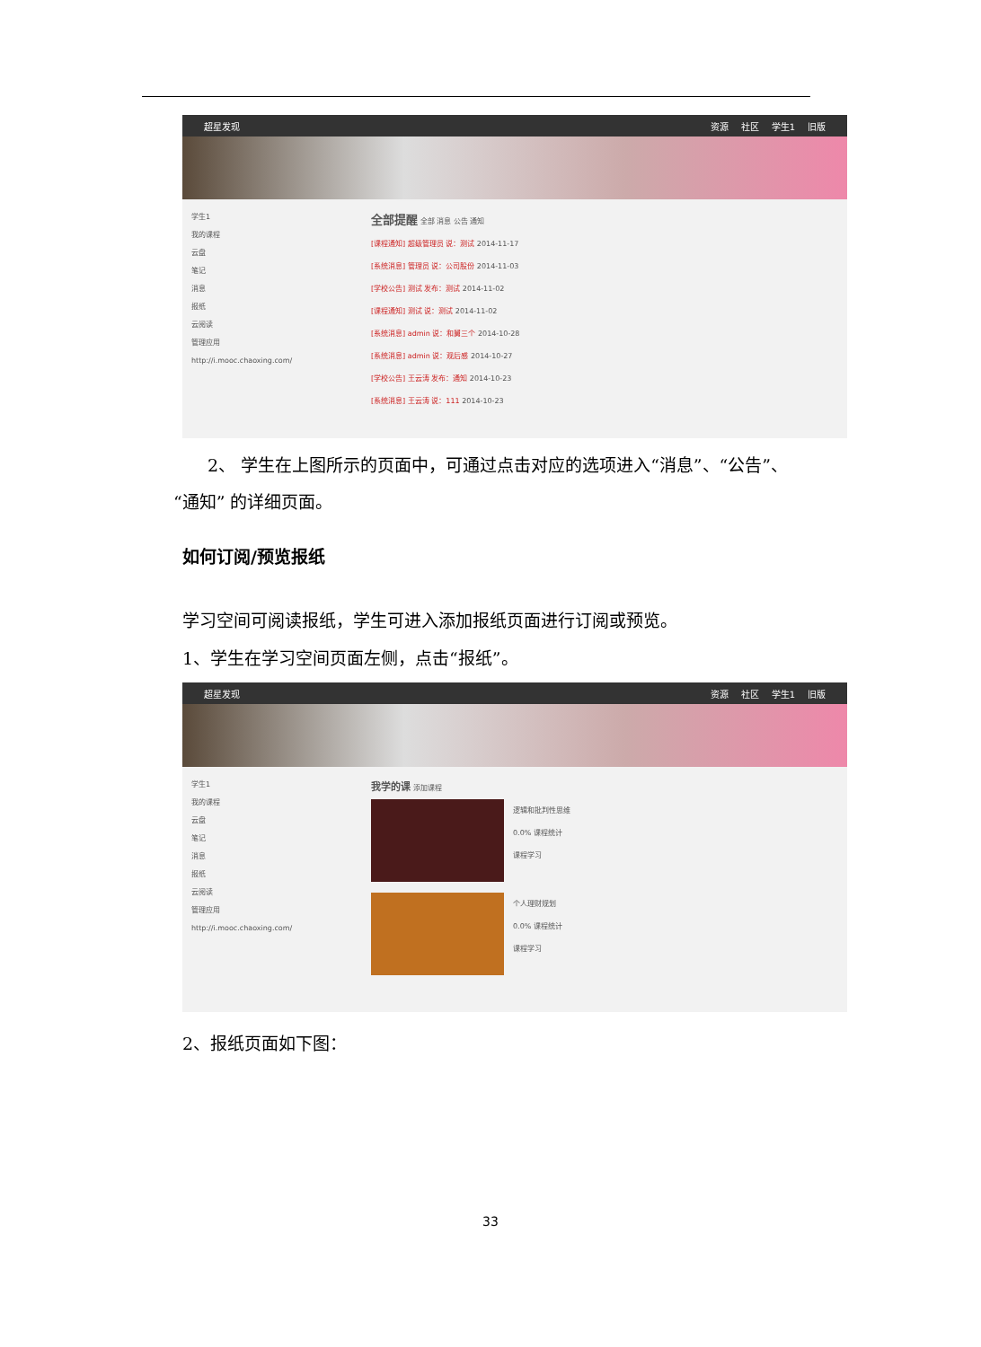超星发现 资源 社区 学生1 旧版
学生1
我的课程
云盘
笔记
消息
报纸
云阅读
管理应用
http://i.mooc.chaoxing.com/
全部提醒 全部 消息 公告 通知
[课程通知] 超级管理员 说：测试 2014-11-17
[系统消息] 管理员 说：公司股份 2014-11-03
[学校公告] 测试 发布：测试 2014-11-02
[课程通知] 测试 说：测试 2014-11-02
[系统消息] admin 说：和舅三个 2014-10-28
[系统消息] admin 说：观后感 2014-10-27
[学校公告] 王云涛 发布：通知 2014-10-23
[系统消息] 王云涛 说：111 2014-10-23
  2、 学生在上图所示的页面中，可通过点击对应的选项进入“消息”、“公告”、“通知” 的详细页面。
如何订阅/预览报纸
学习空间可阅读报纸，学生可进入添加报纸页面进行订阅或预览。
1、学生在学习空间页面左侧，点击“报纸”。
超星发现 资源 社区 学生1 旧版
学生1
我的课程
云盘
笔记
消息
报纸
云阅读
管理应用
http://i.mooc.chaoxing.com/
我学的课 添加课程
逻辑和批判性思维
0.0% 课程统计
课程学习
个人理财规划
0.0% 课程统计
课程学习
2、报纸页面如下图：
33